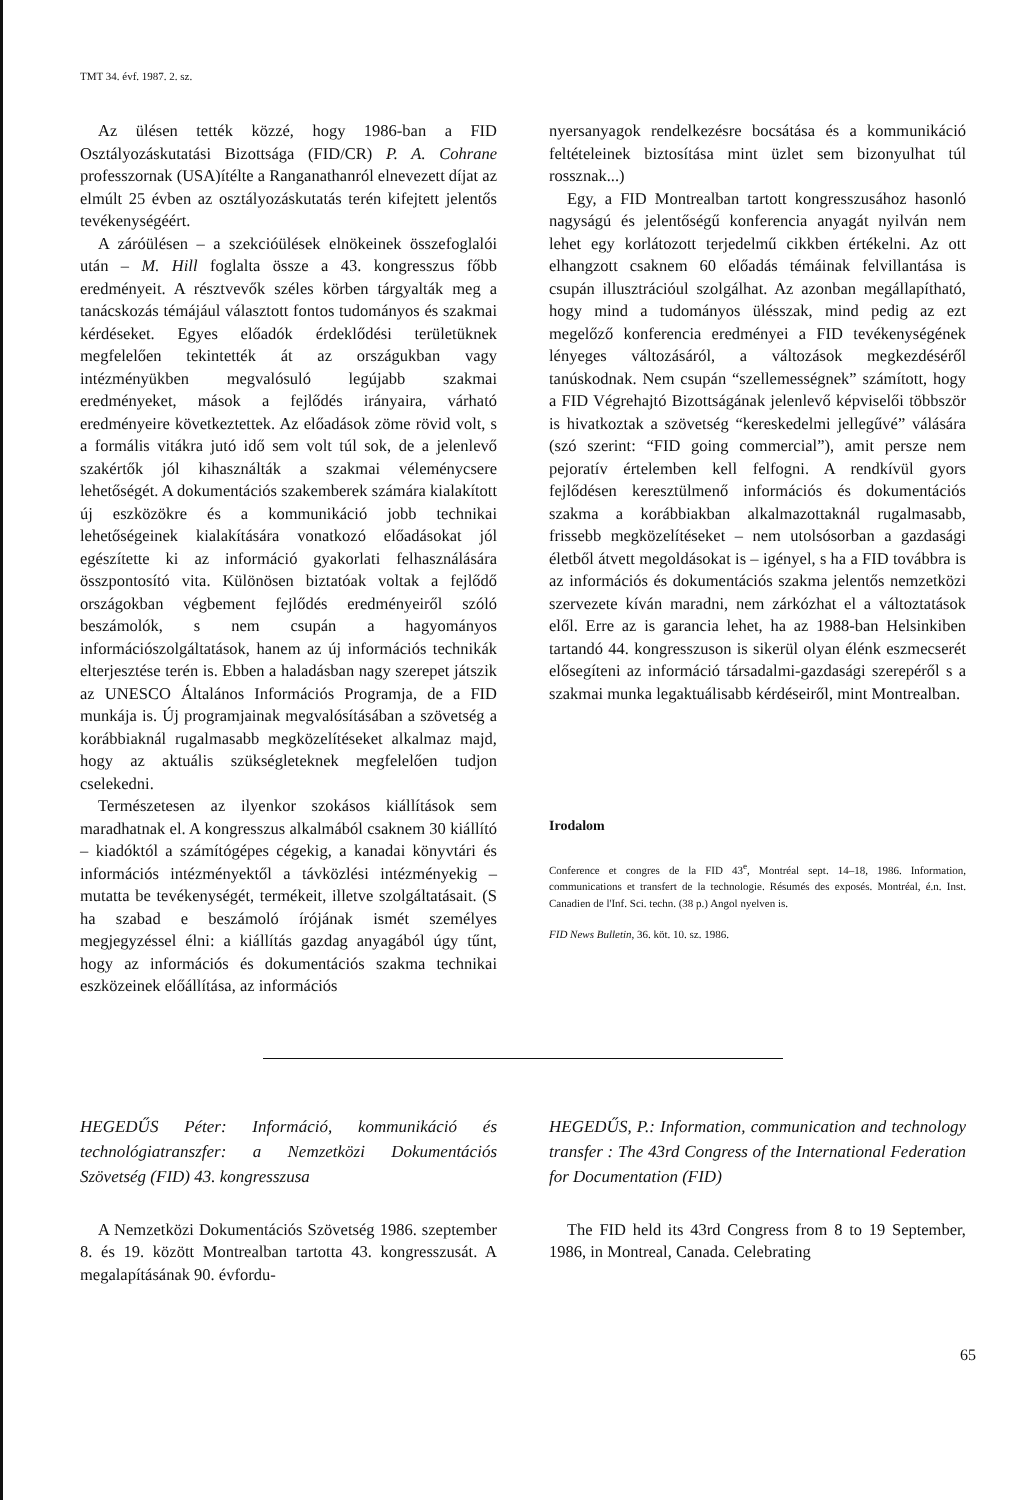TMT 34. évf. 1987. 2. sz.
Az ülésen tették közzé, hogy 1986-ban a FID Osztályozáskutatási Bizottsága (FID/CR) P. A. Cohrane professzornak (USA)ítélte a Ranganathanról elnevezett díjat az elmúlt 25 évben az osztályozáskutatás terén kifejtett jelentős tevékenységéért.
A záróülésen – a szekcióülések elnökeinek összefoglalói után – M. Hill foglalta össze a 43. kongresszus főbb eredményeit. A résztvevők széles körben tárgyalták meg a tanácskozás témájául választott fontos tudományos és szakmai kérdéseket. Egyes előadók érdeklődési területüknek megfelelően tekintették át az országukban vagy intézményükben megvalósuló legújabb szakmai eredményeket, mások a fejlődés irányaira, várható eredményeire következtettek. Az előadások zöme rövid volt, s a formális vitákra jutó idő sem volt túl sok, de a jelenlevő szakértők jól kihasználták a szakmai véleménycsere lehetőségét. A dokumentációs szakemberek számára kialakított új eszközökre és a kommunikáció jobb technikai lehetőségeinek kialakítására vonatkozó előadásokat jól egészítette ki az információ gyakorlati felhasználására összpontosító vita. Különösen biztatóak voltak a fejlődő országokban végbement fejlődés eredményeiről szóló beszámolók, s nem csupán a hagyományos információszolgáltatások, hanem az új információs technikák elterjesztése terén is. Ebben a haladásban nagy szerepet játszik az UNESCO Általános Információs Programja, de a FID munkája is. Új programjainak megvalósításában a szövetség a korábbiaknál rugalmasabb megközelítéseket alkalmaz majd, hogy az aktuális szükségleteknek megfelelően tudjon cselekedni.
Természetesen az ilyenkor szokásos kiállítások sem maradhatnak el. A kongresszus alkalmából csaknem 30 kiállító – kiadóktól a számítógépes cégekig, a kanadai könyvtári és információs intézményektől a távközlési intézményekig – mutatta be tevékenységét, termékeit, illetve szolgáltatásait. (S ha szabad e beszámoló írójának ismét személyes megjegyzéssel élni: a kiállítás gazdag anyagából úgy tűnt, hogy az információs és dokumentációs szakma technikai eszközeinek előállítása, az információs
nyersanyagok rendelkezésre bocsátása és a kommunikáció feltételeinek biztosítása mint üzlet sem bizonyulhat túl rossznak...)
Egy, a FID Montrealban tartott kongresszusához hasonló nagyságú és jelentőségű konferencia anyagát nyilván nem lehet egy korlátozott terjedelmű cikkben értékelni. Az ott elhangzott csaknem 60 előadás témáinak felvillantása is csupán illusztrációul szolgálhat. Az azonban megállapítható, hogy mind a tudományos ülésszak, mind pedig az ezt megelőző konferencia eredményei a FID tevékenységének lényeges változásáról, a változások megkezdéséről tanúskodnak. Nem csupán “szellemességnek” számított, hogy a FID Végrehajtó Bizottságának jelenlevő képviselői többször is hivatkoztak a szövetség “kereskedelmi jellegűvé” válására (szó szerint: “FID going commercial”), amit persze nem pejoratív értelemben kell felfogni. A rendkívül gyors fejlődésen keresztülmenő információs és dokumentációs szakma a korábbiakban alkalmazottaknál rugalmasabb, frissebb megközelítéseket – nem utolsósorban a gazdasági életből átvett megoldásokat is – igényel, s ha a FID továbbra is az információs és dokumentációs szakma jelentős nemzetközi szervezete kíván maradni, nem zárkózhat el a változtatások elől. Erre az is garancia lehet, ha az 1988-ban Helsinkiben tartandó 44. kongresszuson is sikerül olyan élénk eszmecserét elősegíteni az információ társadalmi-gazdasági szerepéről s a szakmai munka legaktuálisabb kérdéseiről, mint Montrealban.
Irodalom
Conference et congres de la FID 43<sup>e</sup>, Montréal sept. 14–18, 1986. Information, communications et transfert de la technologie. Résumés des exposés. Montréal, é.n. Inst. Canadien de l'Inf. Sci. techn. (38 p.) Angol nyelven is.
FID News Bulletin, 36. köt. 10. sz. 1986.
HEGEDŰS Péter: Információ, kommunikáció és technológiatranszfer: a Nemzetközi Dokumentációs Szövetség (FID) 43. kongresszusa
A Nemzetközi Dokumentációs Szövetség 1986. szeptember 8. és 19. között Montrealban tartotta 43. kongresszusát. A megalapításának 90. évfordu-
HEGEDŰS, P.: Information, communication and technology transfer : The 43rd Congress of the International Federation for Documentation (FID)
The FID held its 43rd Congress from 8 to 19 September, 1986, in Montreal, Canada. Celebrating
65